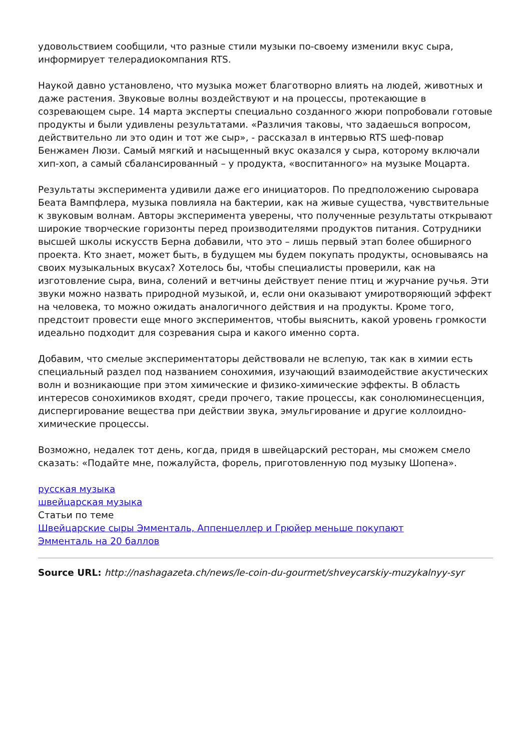удовольствием сообщили, что разные стили музыки по-своему изменили вкус сыра, информирует телерадиокомпания RTS.
Наукой давно установлено, что музыка может благотворно влиять на людей, животных и даже растения. Звуковые волны воздействуют и на процессы, протекающие в созревающем сыре. 14 марта эксперты специально созданного жюри попробовали готовые продукты и были удивлены результатами. «Различия таковы, что задаешься вопросом, действительно ли это один и тот же сыр», - рассказал в интервью RTS шеф-повар Бенжамен Люзи. Самый мягкий и насыщенный вкус оказался у сыра, которому включали хип-хоп, а самый сбалансированный – у продукта, «воспитанного» на музыке Моцарта.
Результаты эксперимента удивили даже его инициаторов. По предположению сыровара Беата Вампфлера, музыка повлияла на бактерии, как на живые существа, чувствительные к звуковым волнам. Авторы эксперимента уверены, что полученные результаты открывают широкие творческие горизонты перед производителями продуктов питания. Сотрудники высшей школы искусств Берна добавили, что это – лишь первый этап более обширного проекта. Кто знает, может быть, в будущем мы будем покупать продукты, основываясь на своих музыкальных вкусах? Хотелось бы, чтобы специалисты проверили, как на изготовление сыра, вина, солений и ветчины действует пение птиц и журчание ручья. Эти звуки можно назвать природной музыкой, и, если они оказывают умиротворяющий эффект на человека, то можно ожидать аналогичного действия и на продукты. Кроме того, предстоит провести еще много экспериментов, чтобы выяснить, какой уровень громкости идеально подходит для созревания сыра и какого именно сорта.
Добавим, что смелые экспериментаторы действовали не вслепую, так как в химии есть специальный раздел под названием сонохимия, изучающий взаимодействие акустических волн и возникающие при этом химические и физико-химические эффекты. В область интересов сонохимиков входят, среди прочего, такие процессы, как сонолюминесценция, диспергирование вещества при действии звука, эмульгирование и другие коллоидно-химические процессы.
Возможно, недалек тот день, когда, придя в швейцарский ресторан, мы сможем смело сказать: «Подайте мне, пожалуйста, форель, приготовленную под музыку Шопена».
русская музыка
швейцарская музыка
Статьи по теме
Швейцарские сыры Эмменталь, Аппенцеллер и Грюйер меньше покупают
Эмменталь на 20 баллов
Source URL: http://nashagazeta.ch/news/le-coin-du-gourmet/shveycarskiy-muzykalnyy-syr